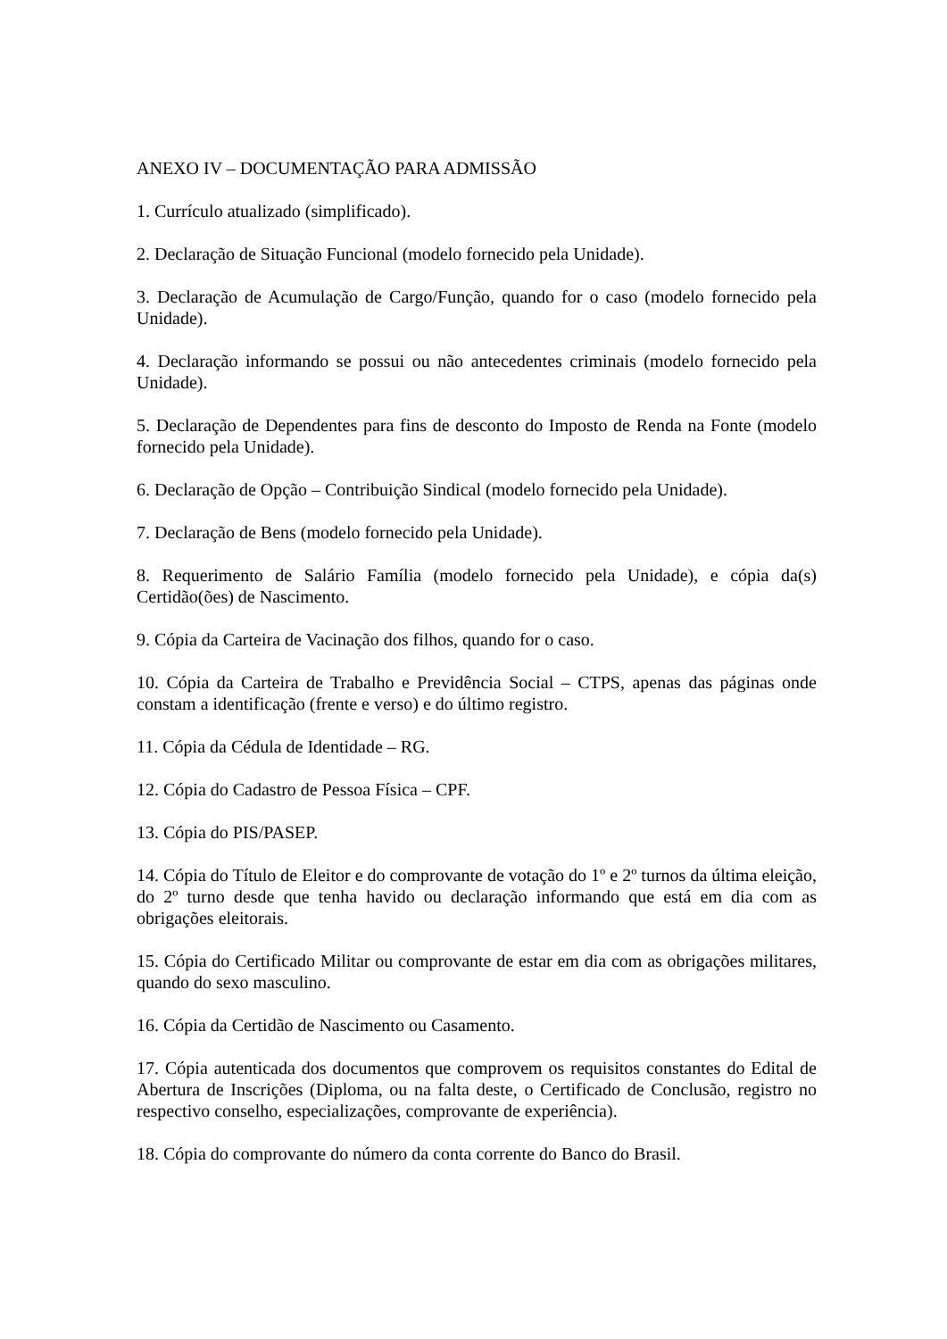ANEXO IV – DOCUMENTAÇÃO PARA ADMISSÃO
1. Currículo atualizado (simplificado).
2. Declaração de Situação Funcional (modelo fornecido pela Unidade).
3. Declaração de Acumulação de Cargo/Função, quando for o caso (modelo fornecido pela Unidade).
4. Declaração informando se possui ou não antecedentes criminais (modelo fornecido pela Unidade).
5. Declaração de Dependentes para fins de desconto do Imposto de Renda na Fonte (modelo fornecido pela Unidade).
6. Declaração de Opção – Contribuição Sindical (modelo fornecido pela Unidade).
7. Declaração de Bens (modelo fornecido pela Unidade).
8. Requerimento de Salário Família (modelo fornecido pela Unidade), e cópia da(s) Certidão(ões) de Nascimento.
9. Cópia da Carteira de Vacinação dos filhos, quando for o caso.
10. Cópia da Carteira de Trabalho e Previdência Social – CTPS, apenas das páginas onde constam a identificação (frente e verso) e do último registro.
11. Cópia da Cédula de Identidade – RG.
12. Cópia do Cadastro de Pessoa Física – CPF.
13. Cópia do PIS/PASEP.
14. Cópia do Título de Eleitor e do comprovante de votação do 1º e 2º turnos da última eleição, do 2º turno desde que tenha havido ou declaração informando que está em dia com as obrigações eleitorais.
15. Cópia do Certificado Militar ou comprovante de estar em dia com as obrigações militares, quando do sexo masculino.
16. Cópia da Certidão de Nascimento ou Casamento.
17. Cópia autenticada dos documentos que comprovem os requisitos constantes do Edital de Abertura de Inscrições (Diploma, ou na falta deste, o Certificado de Conclusão, registro no respectivo conselho, especializações, comprovante de experiência).
18. Cópia do comprovante do número da conta corrente do Banco do Brasil.